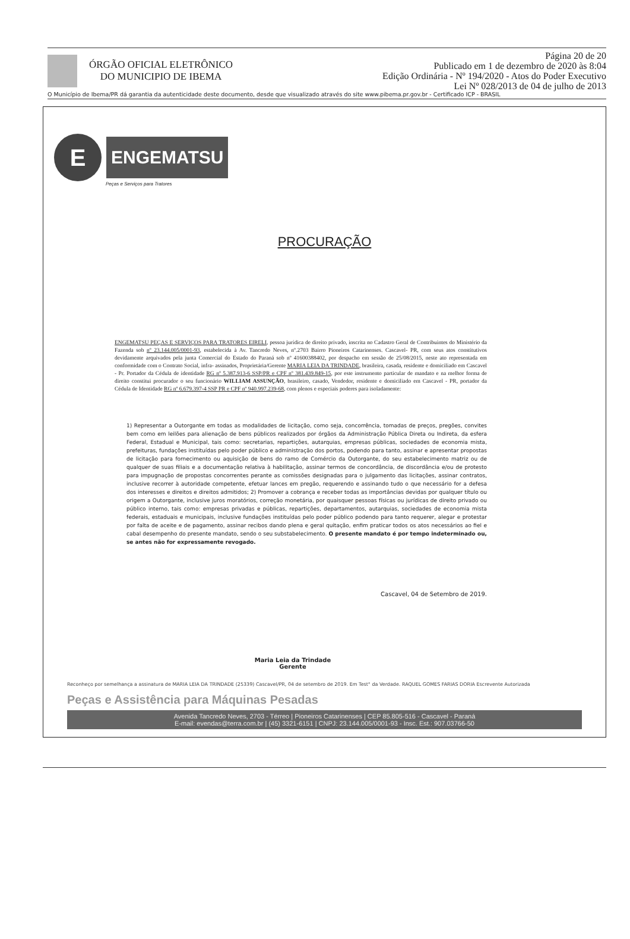ÓRGÃO OFICIAL ELETRÔNICO
DO MUNICIPIO DE IBEMA
Página 20 de 20
Publicado em 1 de dezembro de 2020 às 8:04
Edição Ordinária - Nº 194/2020 - Atos do Poder Executivo
Lei Nº 028/2013 de 04 de julho de 2013
O Município de Ibema/PR dá garantia da autenticidade deste documento, desde que visualizado através do site www.pibema.pr.gov.br - Certificado ICP - BRASIL
E
ENGEMATSU
Peças e Serviços para Tratores
PROCURAÇÃO
ENGEMATSU PEÇAS E SERVIÇOS PARA TRATORES EIRELI, pessoa jurídica de direito privado, inscrita no Cadastro Geral de Contribuintes do Ministério da Fazenda sob nº 23.144.005/0001-93, estabelecida à Av. Tancredo Neves, nº.2703 Bairro Pioneiros Catarinenses. Cascavel- PR, com seus atos constitutivos devidamente arquivados pela junta Comercial do Estado do Paraná sob nº 41600388402, por despacho em sessão de 25/08/2015, neste ato representada em conformidade com o Contrato Social, infra- assinados, Proprietária/Gerente MARIA LEIA DA TRINDADE, brasileira, casada, residente e domiciliado em Cascavel - Pr. Portador da Cédula de identidade RG nº 5.387.913-6 SSP/PR e CPF nº 381.439.849-15, por este instrumento particular de mandato e na melhor forma de direito constitui procurador o seu funcionário WILLIAM ASSUNÇÃO, brasileiro, casado, Vendedor, residente e domiciliado em Cascavel - PR, portador da Cédula de Identidade RG nº 6.679.397-4 SSP PR e CPF nº 940.997.239-68, com plenos e especiais poderes para isoladamente:
1) Representar a Outorgante em todas as modalidades de licitação, como seja, concorrência, tomadas de preços, pregões, convites bem como em leilões para alienação de bens públicos realizados por órgãos da Administração Pública Direta ou Indireta, da esfera Federal, Estadual e Municipal, tais como: secretarias, repartições, autarquias, empresas públicas, sociedades de economia mista, prefeituras, fundações instituídas pelo poder público e administração dos portos, podendo para tanto, assinar e apresentar propostas de licitação para fornecimento ou aquisição de bens do ramo de Comércio da Outorgante, do seu estabelecimento matriz ou de qualquer de suas filiais e a documentação relativa à habilitação, assinar termos de concordância, de discordância e/ou de protesto para impugnação de propostas concorrentes perante as comissões designadas para o julgamento das licitações, assinar contratos, inclusive recorrer à autoridade competente, efetuar lances em pregão, requerendo e assinando tudo o que necessário for a defesa dos interesses e direitos e direitos admitidos; 2) Promover a cobrança e receber todas as importâncias devidas por qualquer título ou origem a Outorgante, inclusive juros moratórios, correção monetária, por quaisquer pessoas físicas ou jurídicas de direito privado ou público interno, tais como: empresas privadas e públicas, repartições, departamentos, autarquias, sociedades de economia mista federais, estaduais e municipais, inclusive fundações instituídas pelo poder público podendo para tanto requerer, alegar e protestar por falta de aceite e de pagamento, assinar recibos dando plena e geral quitação, enfim praticar todos os atos necessários ao fiel e cabal desempenho do presente mandato, sendo o seu substabelecimento. O presente mandato é por tempo indeterminado ou, se antes não for expressamente revogado.
Cascavel, 04 de Setembro de 2019.
Maria Leia da Trindade
Gerente
Reconheço por semelhança a assinatura de MARIA LEIA DA TRINDADE (25339) Cascavel/PR, 04 de setembro de 2019. Em Test° da Verdade. RAQUEL GOMES FARIAS DORIA Escrevente Autorizada
Peças e Assistência para Máquinas Pesadas
Avenida Tancredo Neves, 2703 - Térreo | Pioneiros Catarinenses | CEP 85.805-516 - Cascavel - Paraná
E-mail: evendas@terra.com.br | (45) 3321-6151 | CNPJ: 23.144.005/0001-93 - Insc. Est.: 907.03766-50